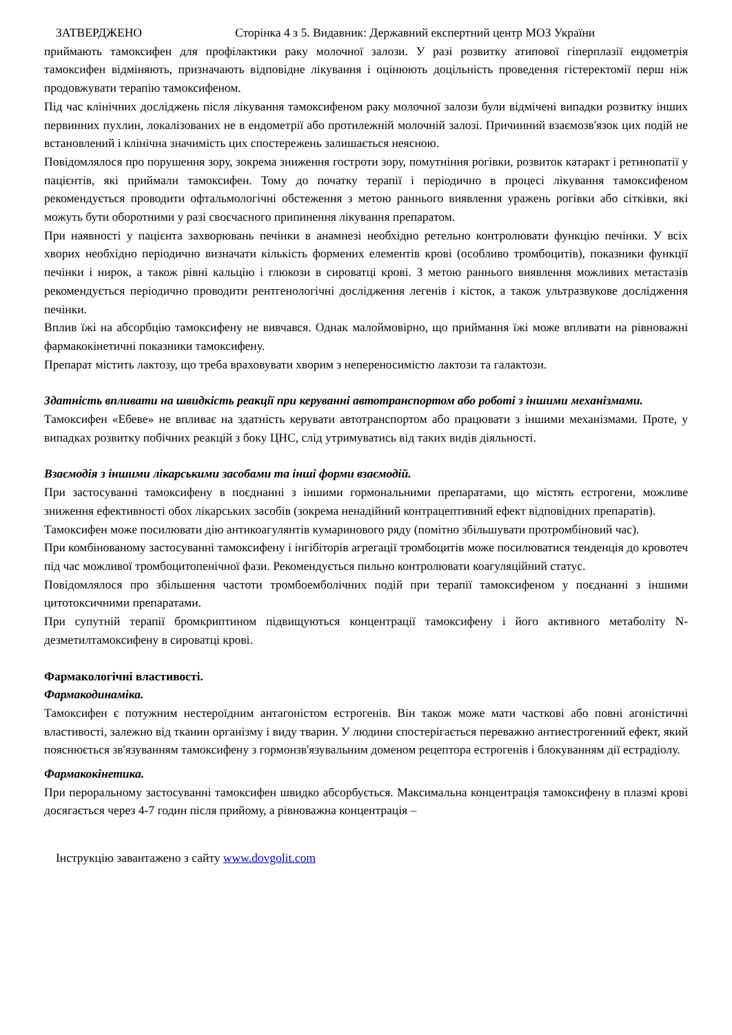ЗАТВЕРДЖЕНО Сторінка 4 з 5. Видавник: Державний експертний центр МОЗ України
приймають тамоксифен для профілактики раку молочної залози. У разі розвитку атипової гіперплазії ендометрія тамоксифен відміняють, призначають відповідне лікування і оцінюють доцільність проведення гістеректомії перш ніж продовжувати терапію тамоксифеном.
Під час клінічних досліджень після лікування тамоксифеном раку молочної залози були відмічені випадки розвитку інших первинних пухлин, локалізованих не в ендометрії або протилежній молочній залозі. Причинний взаємозв'язок цих подій не встановлений і клінічна значимість цих спостережень залишається неясною.
Повідомлялося про порушення зору, зокрема зниження гостроти зору, помутніння рогівки, розвиток катаракт і ретинопатії у пацієнтів, які приймали тамоксифен. Тому до початку терапії і періодично в процесі лікування тамоксифеном рекомендується проводити офтальмологічні обстеження з метою раннього виявлення уражень рогівки або сітківки, які можуть бути оборотними у разі своєчасного припинення лікування препаратом.
При наявності у пацієнта захворювань печінки в анамнезі необхідно ретельно контролювати функцію печінки. У всіх хворих необхідно періодично визначати кількість формених елементів крові (особливо тромбоцитів), показники функції печінки і нирок, а також рівні кальцію і глюкози в сироватці крові. З метою раннього виявлення можливих метастазів рекомендується періодично проводити рентгенологічні дослідження легенів і кісток, а також ультразвукове дослідження печінки.
Вплив їжі на абсорбцію тамоксифену не вивчався. Однак малоймовірно, що приймання їжі може впливати на рівноважні фармакокінетичні показники тамоксифену.
Препарат містить лактозу, що треба враховувати хворим з непереносимістю лактози та галактози.
Здатність впливати на швидкість реакції при керуванні автотранспортом або роботі з іншими механізмами.
Тамоксифен «Ебеве» не впливає на здатність керувати автотранспортом або працювати з іншими механізмами. Проте, у випадках розвитку побічних реакцій з боку ЦНС, слід утримуватись від таких видів діяльності.
Взаємодія з іншими лікарськими засобами та інші форми взаємодій.
При застосуванні тамоксифену в поєднанні з іншими гормональними препаратами, що містять естрогени, можливе зниження ефективності обох лікарських засобів (зокрема ненадійний контрацептивний ефект відповідних препаратів).
Тамоксифен може посилювати дію антикоагулянтів кумаринового ряду (помітно збільшувати протромбіновий час).
При комбінованому застосуванні тамоксифену і інгібіторів агрегації тромбоцитів може посилюватися тенденція до кровотеч під час можливої тромбоцитопенічної фази. Рекомендується пильно контролювати коагуляційний статус.
Повідомлялося про збільшення частоти тромбоемболічних подій при терапії тамоксифеном у поєднанні з іншими цитотоксичними препаратами.
При супутній терапії бромкриптином підвищуються концентрації тамоксифену і його активного метаболіту N-дезметилтамоксифену в сироватці крові.
Фармакологічні властивості.
Фармакодинаміка.
Тамоксифен є потужним нестероїдним антагоністом естрогенів. Він також може мати часткові або повні агоністичні властивості, залежно від тканин організму і виду тварин. У людини спостерігається переважно антиестрогенний ефект, який пояснюється зв'язуванням тамоксифену з гормонзв'язувальним доменом рецептора естрогенів і блокуванням дії естрадіолу.
Фармакокінетика.
При пероральному застосуванні тамоксифен швидко абсорбується. Максимальна концентрація тамоксифену в плазмі крові досягається через 4-7 годин після прийому, а рівноважна концентрація –
Інструкцію завантажено з сайту www.dovgolit.com